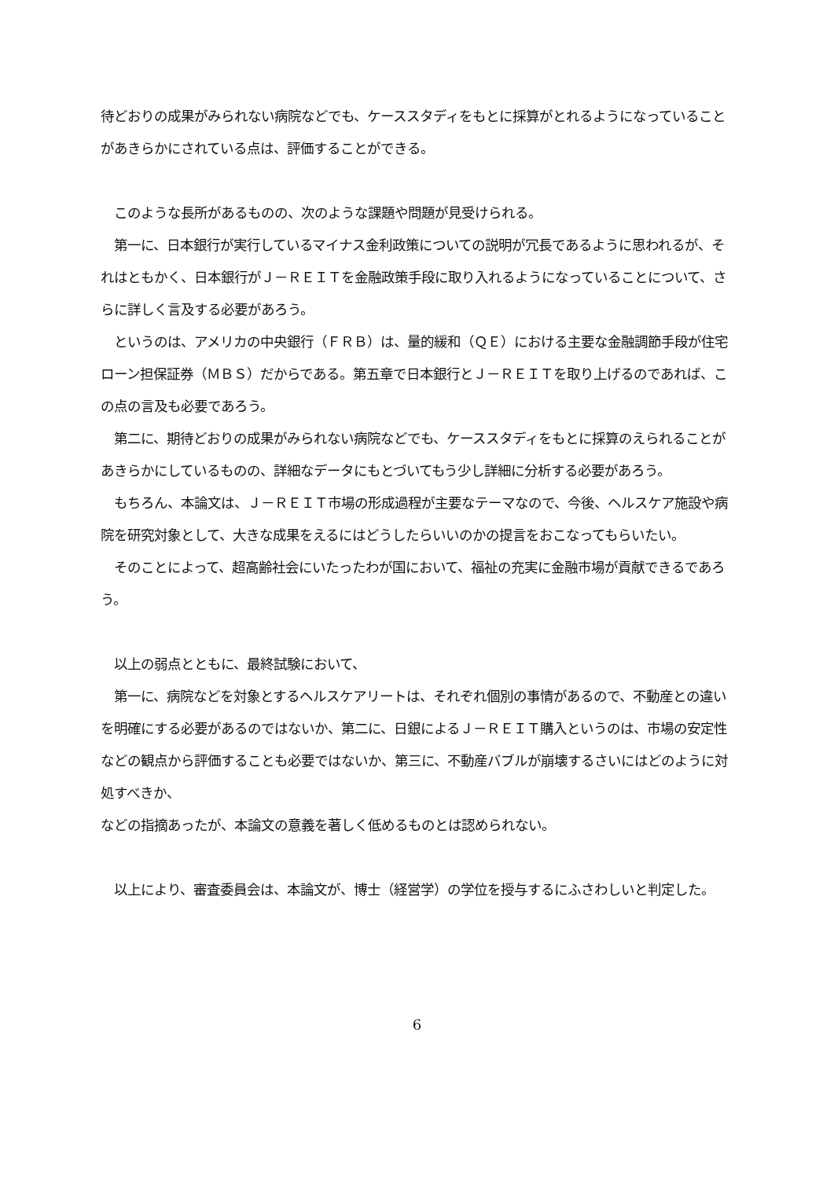待どおりの成果がみられない病院などでも、ケーススタディをもとに採算がとれるようになっていることがあきらかにされている点は、評価することができる。
　このような長所があるものの、次のような課題や問題が見受けられる。
　第一に、日本銀行が実行しているマイナス金利政策についての説明が冗長であるように思われるが、それはともかく、日本銀行がＪ－ＲＥＩＴを金融政策手段に取り入れるようになっていることについて、さらに詳しく言及する必要があろう。
　というのは、アメリカの中央銀行（ＦＲＢ）は、量的緩和（ＱＥ）における主要な金融調節手段が住宅ローン担保証券（ＭＢＳ）だからである。第五章で日本銀行とＪ－ＲＥＩＴを取り上げるのであれば、この点の言及も必要であろう。
　第二に、期待どおりの成果がみられない病院などでも、ケーススタディをもとに採算のえられることがあきらかにしているものの、詳細なデータにもとづいてもう少し詳細に分析する必要があろう。
　もちろん、本論文は、Ｊ－ＲＥＩＴ市場の形成過程が主要なテーマなので、今後、ヘルスケア施設や病院を研究対象として、大きな成果をえるにはどうしたらいいのかの提言をおこなってもらいたい。
　そのことによって、超高齢社会にいたったわが国において、福祉の充実に金融市場が貢献できるであろう。
　以上の弱点とともに、最終試験において、
　第一に、病院などを対象とするヘルスケアリートは、それぞれ個別の事情があるので、不動産との違いを明確にする必要があるのではないか、第二に、日銀によるＪ－ＲＥＩＴ購入というのは、市場の安定性などの観点から評価することも必要ではないか、第三に、不動産バブルが崩壊するさいにはどのように対処すべきか、
などの指摘あったが、本論文の意義を著しく低めるものとは認められない。
　以上により、審査委員会は、本論文が、博士（経営学）の学位を授与するにふさわしいと判定した。
6